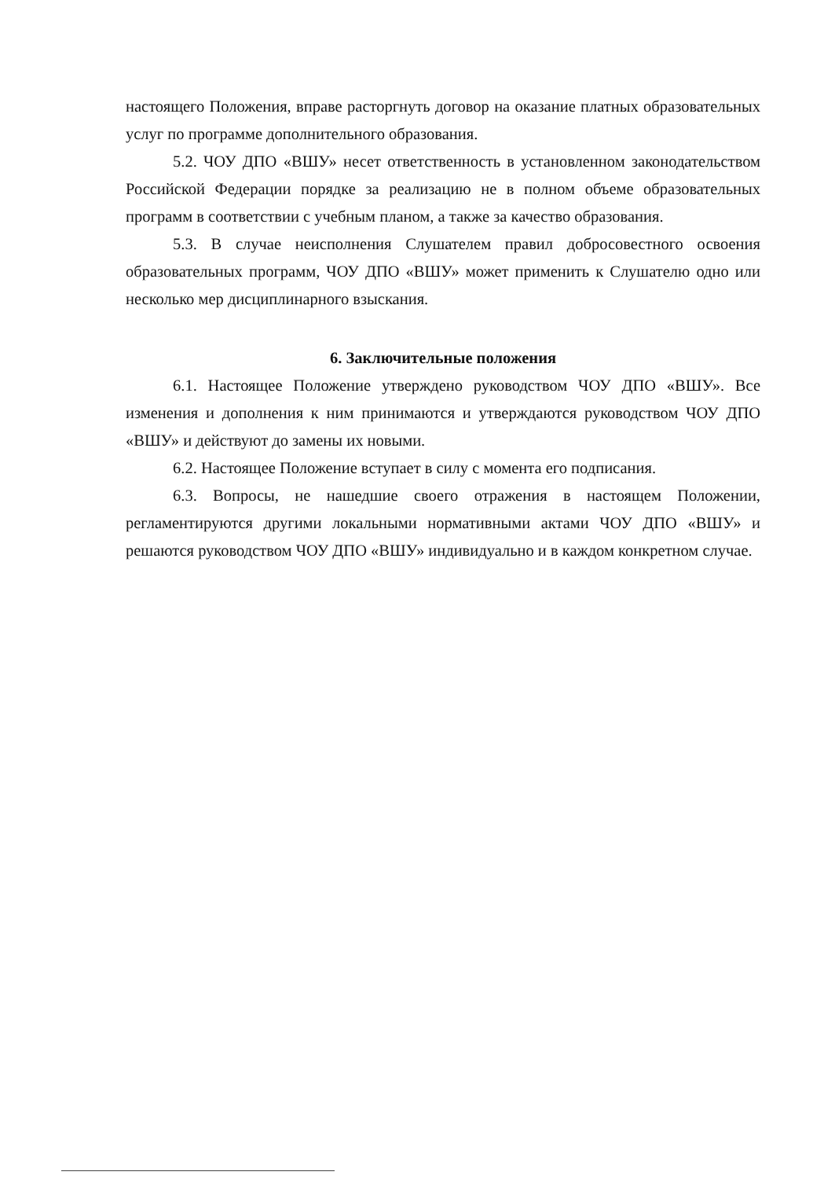настоящего Положения, вправе расторгнуть договор на оказание платных образовательных услуг по программе дополнительного образования.
5.2. ЧОУ ДПО «ВШУ» несет ответственность в установленном законодательством Российской Федерации порядке за реализацию не в полном объеме образовательных программ в соответствии с учебным планом, а также за качество образования.
5.3. В случае неисполнения Слушателем правил добросовестного освоения образовательных программ, ЧОУ ДПО «ВШУ» может применить к Слушателю одно или несколько мер дисциплинарного взыскания.
6. Заключительные положения
6.1. Настоящее Положение утверждено руководством ЧОУ ДПО «ВШУ». Все изменения и дополнения к ним принимаются и утверждаются руководством ЧОУ ДПО «ВШУ» и действуют до замены их новыми.
6.2. Настоящее Положение вступает в силу с момента его подписания.
6.3. Вопросы, не нашедшие своего отражения в настоящем Положении, регламентируются другими локальными нормативными актами ЧОУ ДПО «ВШУ» и решаются руководством ЧОУ ДПО «ВШУ» индивидуально и в каждом конкретном случае.